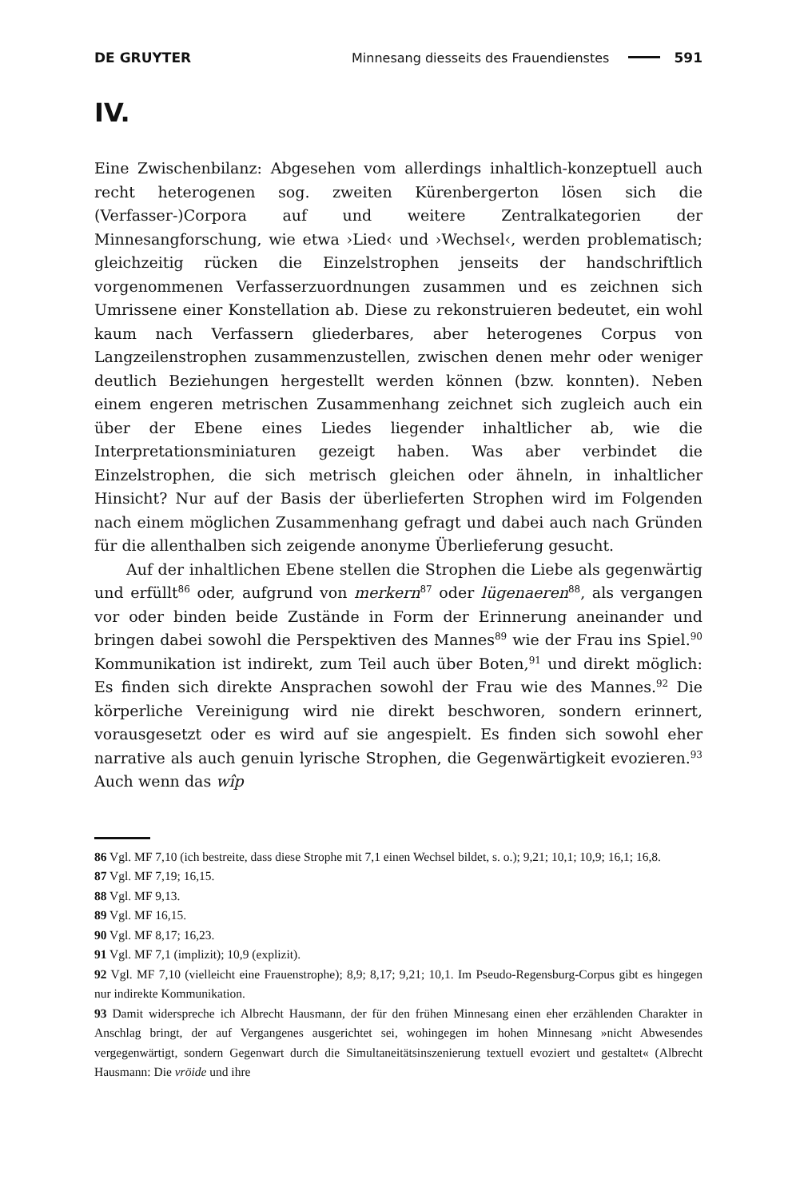DE GRUYTER Minnesang diesseits des Frauendienstes 591
IV.
Eine Zwischenbilanz: Abgesehen vom allerdings inhaltlich-konzeptuell auch recht heterogenen sog. zweiten Kürenbergerton lösen sich die (Verfasser-)Corpora auf und weitere Zentralkategorien der Minnesangforschung, wie etwa ›Lied‹ und ›Wechsel‹, werden problematisch; gleichzeitig rücken die Einzelstrophen jenseits der handschriftlich vorgenommenen Verfasserzuordnungen zusammen und es zeichnen sich Umrissene einer Konstellation ab. Diese zu rekonstruieren bedeutet, ein wohl kaum nach Verfassern gliederbares, aber heterogenes Corpus von Langzeilenstrophen zusammenzustellen, zwischen denen mehr oder weniger deutlich Beziehungen hergestellt werden können (bzw. konnten). Neben einem engeren metrischen Zusammenhang zeichnet sich zugleich auch ein über der Ebene eines Liedes liegender inhaltlicher ab, wie die Interpretationsminiaturen gezeigt haben. Was aber verbindet die Einzelstrophen, die sich metrisch gleichen oder ähneln, in inhaltlicher Hinsicht? Nur auf der Basis der überlieferten Strophen wird im Folgenden nach einem möglichen Zusammenhang gefragt und dabei auch nach Gründen für die allenthalben sich zeigende anonyme Überlieferung gesucht.
Auf der inhaltlichen Ebene stellen die Strophen die Liebe als gegenwärtig und erfüllt<sup>86</sup> oder, aufgrund von merkern<sup>87</sup> oder lügenaeren<sup>88</sup>, als vergangen vor oder binden beide Zustände in Form der Erinnerung aneinander und bringen dabei sowohl die Perspektiven des Mannes<sup>89</sup> wie der Frau ins Spiel.<sup>90</sup> Kommunikation ist indirekt, zum Teil auch über Boten,<sup>91</sup> und direkt möglich: Es finden sich direkte Ansprachen sowohl der Frau wie des Mannes.<sup>92</sup> Die körperliche Vereinigung wird nie direkt beschworen, sondern erinnert, vorausgesetzt oder es wird auf sie angespielt. Es finden sich sowohl eher narrative als auch genuin lyrische Strophen, die Gegenwärtigkeit evozieren.<sup>93</sup> Auch wenn das wîp
86 Vgl. MF 7,10 (ich bestreite, dass diese Strophe mit 7,1 einen Wechsel bildet, s. o.); 9,21; 10,1; 10,9; 16,1; 16,8.
87 Vgl. MF 7,19; 16,15.
88 Vgl. MF 9,13.
89 Vgl. MF 16,15.
90 Vgl. MF 8,17; 16,23.
91 Vgl. MF 7,1 (implizit); 10,9 (explizit).
92 Vgl. MF 7,10 (vielleicht eine Frauenstrophe); 8,9; 8,17; 9,21; 10,1. Im Pseudo-Regensburg-Corpus gibt es hingegen nur indirekte Kommunikation.
93 Damit widerspreche ich Albrecht Hausmann, der für den frühen Minnesang einen eher erzählenden Charakter in Anschlag bringt, der auf Vergangenes ausgerichtet sei, wohingegen im hohen Minnesang »nicht Abwesendes vergegenwärtigt, sondern Gegenwart durch die Simultaneitätsinszenierung textuell evoziert und gestaltet« (Albrecht Hausmann: Die vröide und ihre